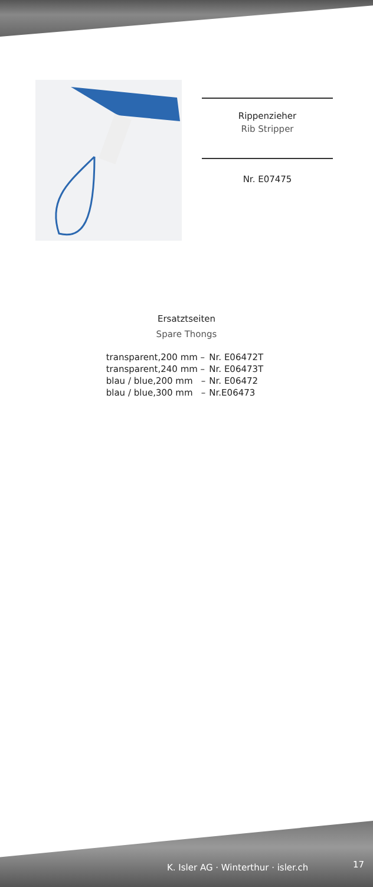Rippenzieher
Rib Stripper
Nr. E07475
Ersatztseiten
Spare Thongs
| transparent,200 mm – | Nr. E06472T |
| transparent,240 mm – | Nr. E06473T |
| blau / blue,200 mm – | Nr. E06472 |
| blau / blue,300 mm – | Nr.E06473 |
K. Isler AG · Winterthur · isler.ch
17